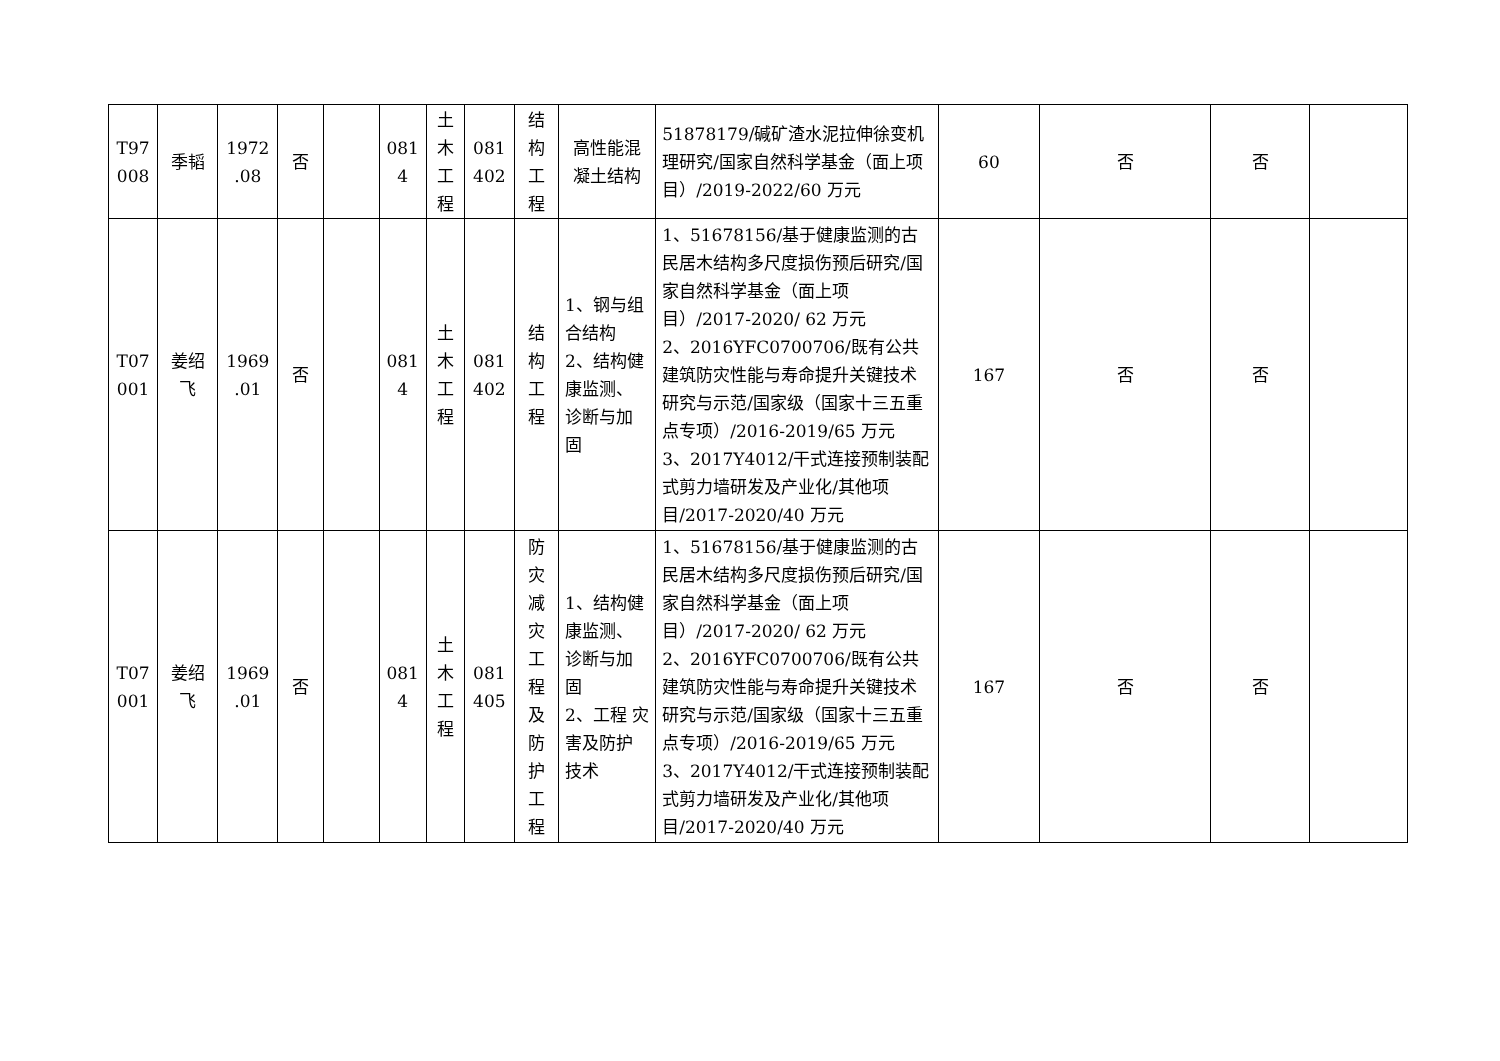| T97 008 | 季韬 | 1972 .08 | 否 | | 081 4 | 土 木 工 程 | 081 402 | 结 构 工 程 | 高性能混凝土结构 | 51878179/碱矿渣水泥拉伸徐变机理研究/国家自然科学基金（面上项目）/2019-2022/60 万元 | 60 | 否 | 否 | |
| T07 001 | 姜绍 飞 | 1969 .01 | 否 | | 081 4 | 土 木 工 程 | 081 402 | 结 构 工 程 | 1、钢与组合结构 2、结构健康监测、诊断与加固 | 1、51678156/基于健康监测的古民居木结构多尺度损伤预后研究/国家自然科学基金（面上项目）/2017-2020/ 62 万元 2、2016YFC0700706/既有公共建筑防灾性能与寿命提升关键技术研究与示范/国家级（国家十三五重点专项）/2016-2019/65 万元 3、2017Y4012/干式连接预制装配式剪力墙研发及产业化/其他项目/2017-2020/40 万元 | 167 | 否 | 否 | |
| T07 001 | 姜绍 飞 | 1969 .01 | 否 | | 081 4 | 土 木 工 程 | 081 405 | 防 灾 减 灾 工 程 及 防 护 工 程 | 1、结构健康监测、诊断与加固 2、工程 灾害及防护技术 | 1、51678156/基于健康监测的古民居木结构多尺度损伤预后研究/国家自然科学基金（面上项目）/2017-2020/ 62 万元 2、2016YFC0700706/既有公共建筑防灾性能与寿命提升关键技术研究与示范/国家级（国家十三五重点专项）/2016-2019/65 万元 3、2017Y4012/干式连接预制装配式剪力墙研发及产业化/其他项目/2017-2020/40 万元 | 167 | 否 | 否 | |